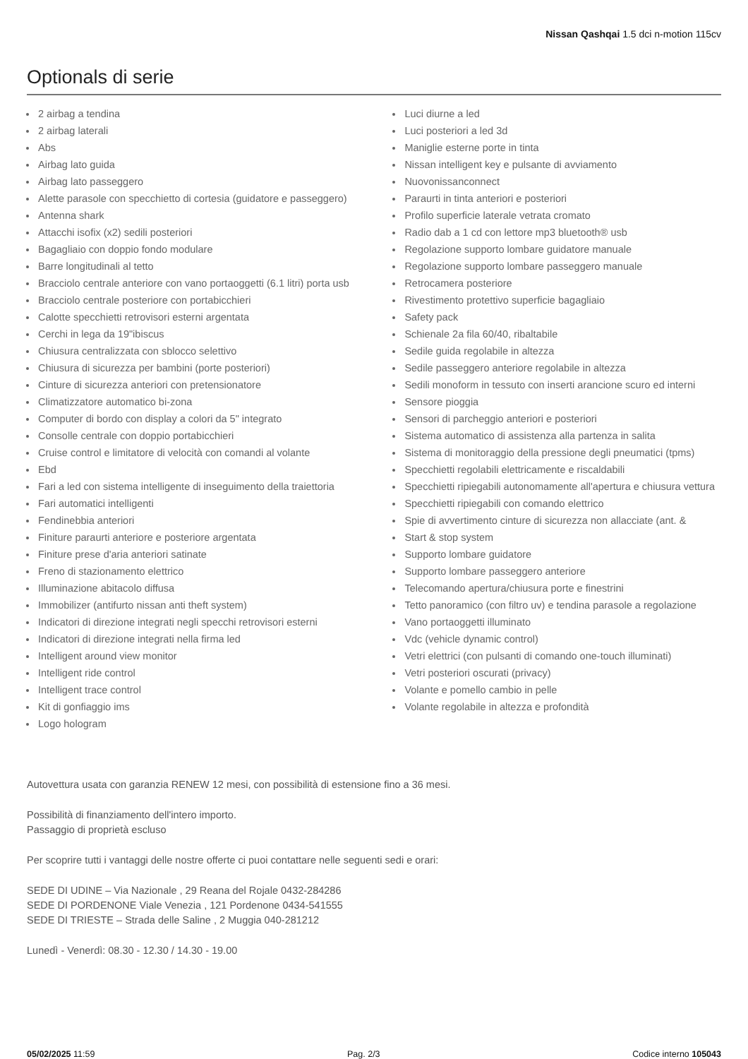Nissan Qashqai 1.5 dci n-motion 115cv
Optionals di serie
2 airbag a tendina
2 airbag laterali
Abs
Airbag lato guida
Airbag lato passeggero
Alette parasole con specchietto di cortesia (guidatore e passeggero)
Antenna shark
Attacchi isofix (x2) sedili posteriori
Bagagliaio con doppio fondo modulare
Barre longitudinali al tetto
Bracciolo centrale anteriore con vano portaoggetti (6.1 litri) porta usb
Bracciolo centrale posteriore con portabicchieri
Calotte specchietti retrovisori esterni argentata
Cerchi in lega da 19"ibiscus
Chiusura centralizzata con sblocco selettivo
Chiusura di sicurezza per bambini (porte posteriori)
Cinture di sicurezza anteriori con pretensionatore
Climatizzatore automatico bi-zona
Computer di bordo con display a colori da 5" integrato
Consolle centrale con doppio portabicchieri
Cruise control e limitatore di velocità con comandi al volante
Ebd
Fari a led con sistema intelligente di inseguimento della traiettoria
Fari automatici intelligenti
Fendinebbia anteriori
Finiture paraurti anteriore e posteriore argentata
Finiture prese d'aria anteriori satinate
Freno di stazionamento elettrico
Illuminazione abitacolo diffusa
Immobilizer (antifurto nissan anti theft system)
Indicatori di direzione integrati negli specchi retrovisori esterni
Indicatori di direzione integrati nella firma led
Intelligent around view monitor
Intelligent ride control
Intelligent trace control
Kit di gonfiaggio ims
Logo hologram
Luci diurne a led
Luci posteriori a led 3d
Maniglie esterne porte in tinta
Nissan intelligent key e pulsante di avviamento
Nuovonissanconnect
Paraurti in tinta anteriori e posteriori
Profilo superficie laterale vetrata cromato
Radio dab a 1 cd con lettore mp3 bluetooth® usb
Regolazione supporto lombare guidatore manuale
Regolazione supporto lombare passeggero manuale
Retrocamera posteriore
Rivestimento protettivo superficie bagagliaio
Safety pack
Schienale 2a fila 60/40, ribaltabile
Sedile guida regolabile in altezza
Sedile passeggero anteriore regolabile in altezza
Sedili monoform in tessuto con inserti arancione scuro ed interni
Sensore pioggia
Sensori di parcheggio anteriori e posteriori
Sistema automatico di assistenza alla partenza in salita
Sistema di monitoraggio della pressione degli pneumatici (tpms)
Specchietti regolabili elettricamente e riscaldabili
Specchietti ripiegabili autonomamente all'apertura e chiusura vettura
Specchietti ripiegabili con comando elettrico
Spie di avvertimento cinture di sicurezza non allacciate (ant. &
Start & stop system
Supporto lombare guidatore
Supporto lombare passeggero anteriore
Telecomando apertura/chiusura porte e finestrini
Tetto panoramico (con filtro uv) e tendina parasole a regolazione
Vano portaoggetti illuminato
Vdc (vehicle dynamic control)
Vetri elettrici (con pulsanti di comando one-touch illuminati)
Vetri posteriori oscurati (privacy)
Volante e pomello cambio in pelle
Volante regolabile in altezza e profondità
Autovettura usata con garanzia RENEW 12 mesi, con possibilità di estensione fino a 36 mesi.
Possibilità di finanziamento dell'intero importo.
Passaggio di proprietà escluso
Per scoprire tutti i vantaggi delle nostre offerte ci puoi contattare nelle seguenti sedi e orari:
SEDE DI UDINE – Via Nazionale , 29 Reana del Rojale 0432-284286
SEDE DI PORDENONE Viale Venezia , 121 Pordenone 0434-541555
SEDE DI TRIESTE – Strada delle Saline , 2 Muggia 040-281212
Lunedì - Venerdì: 08.30 - 12.30 / 14.30 - 19.00
05/02/2025 11:59 Pag. 2/3 Codice interno 105043